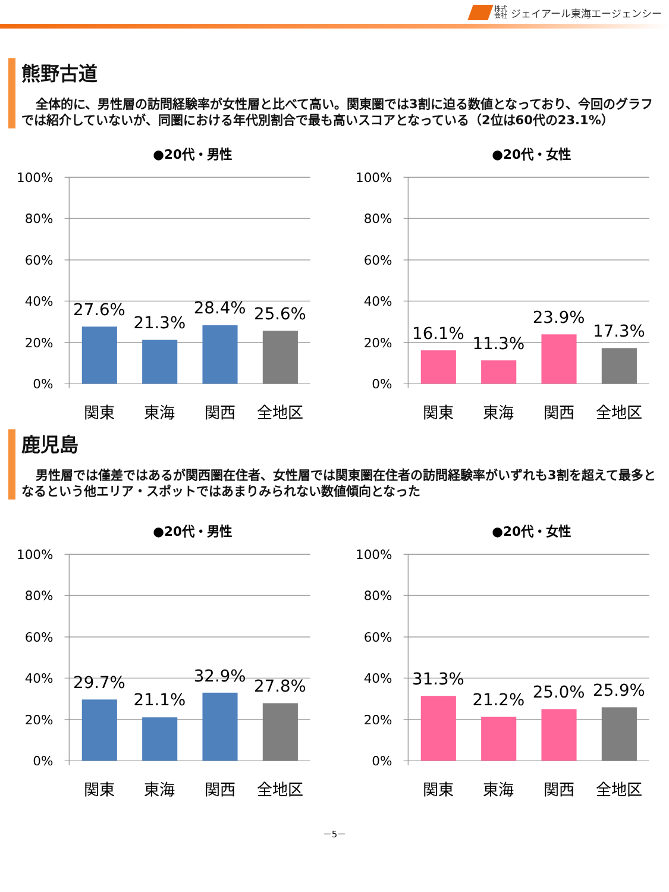株式
会社 ジェイアール東海エージェンシー
熊野古道
全体的に、男性層の訪問経験率が女性層と比べて高い。関東圏では3割に迫る数値となっており、今回のグラフでは紹介していないが、同圏における年代別割合で最も高いスコアとなっている（2位は60代の23.1%）
●20代・男性
100%
80%
60%
40%
20%
0%
27.6%
21.3%
28.4%
25.6%
関東
東海
関西
全地区
●20代・女性
100%
80%
60%
40%
20%
0%
16.1%
11.3%
23.9%
17.3%
関東
東海
関西
全地区
鹿児島
男性層では僅差ではあるが関西圏在住者、女性層では関東圏在住者の訪問経験率がいずれも3割を超えて最多となるという他エリア・スポットではあまりみられない数値傾向となった
●20代・男性
100%
80%
60%
40%
20%
0%
29.7%
21.1%
32.9%
27.8%
関東
東海
関西
全地区
●20代・女性
100%
80%
60%
40%
20%
0%
31.3%
21.2%
25.0%
25.9%
関東
東海
関西
全地区
－5－